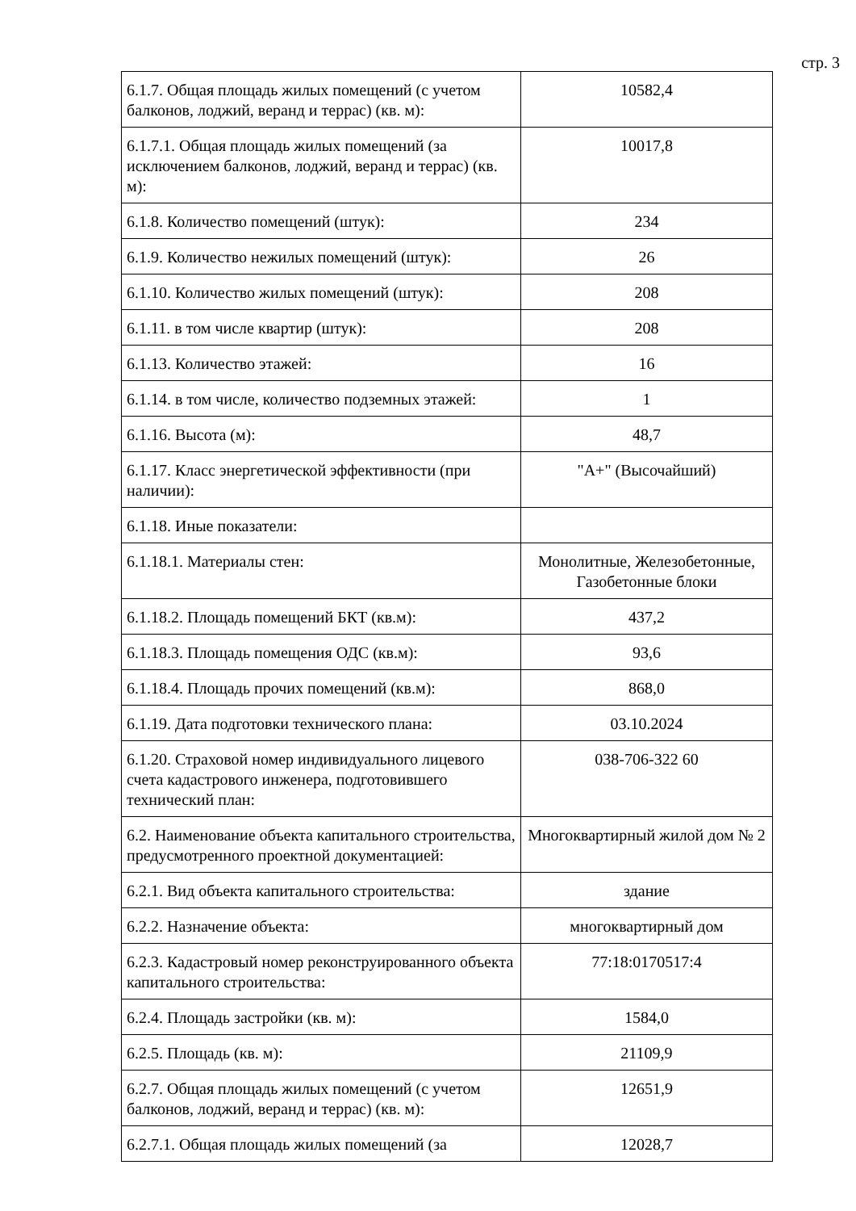стр. 3
| 6.1.7. Общая площадь жилых помещений (с учетом балконов, лоджий, веранд и террас) (кв. м): | 10582,4 |
| 6.1.7.1. Общая площадь жилых помещений (за исключением балконов, лоджий, веранд и террас) (кв. м): | 10017,8 |
| 6.1.8. Количество помещений (штук): | 234 |
| 6.1.9. Количество нежилых помещений (штук): | 26 |
| 6.1.10. Количество жилых помещений (штук): | 208 |
| 6.1.11. в том числе квартир (штук): | 208 |
| 6.1.13. Количество этажей: | 16 |
| 6.1.14. в том числе, количество подземных этажей: | 1 |
| 6.1.16. Высота (м): | 48,7 |
| 6.1.17. Класс энергетической эффективности (при наличии): | "А+" (Высочайший) |
| 6.1.18. Иные показатели: | |
| 6.1.18.1. Материалы стен: | Монолитные, Железобетонные, Газобетонные блоки |
| 6.1.18.2. Площадь помещений БКТ (кв.м): | 437,2 |
| 6.1.18.3. Площадь помещения ОДС (кв.м): | 93,6 |
| 6.1.18.4. Площадь прочих помещений (кв.м): | 868,0 |
| 6.1.19. Дата подготовки технического плана: | 03.10.2024 |
| 6.1.20. Страховой номер индивидуального лицевого счета кадастрового инженера, подготовившего технический план: | 038-706-322 60 |
| 6.2. Наименование объекта капитального строительства, предусмотренного проектной документацией: | Многоквартирный жилой дом № 2 |
| 6.2.1. Вид объекта капитального строительства: | здание |
| 6.2.2. Назначение объекта: | многоквартирный дом |
| 6.2.3. Кадастровый номер реконструированного объекта капитального строительства: | 77:18:0170517:4 |
| 6.2.4. Площадь застройки (кв. м): | 1584,0 |
| 6.2.5. Площадь (кв. м): | 21109,9 |
| 6.2.7. Общая площадь жилых помещений (с учетом балконов, лоджий, веранд и террас) (кв. м): | 12651,9 |
| 6.2.7.1. Общая площадь жилых помещений (за | 12028,7 |